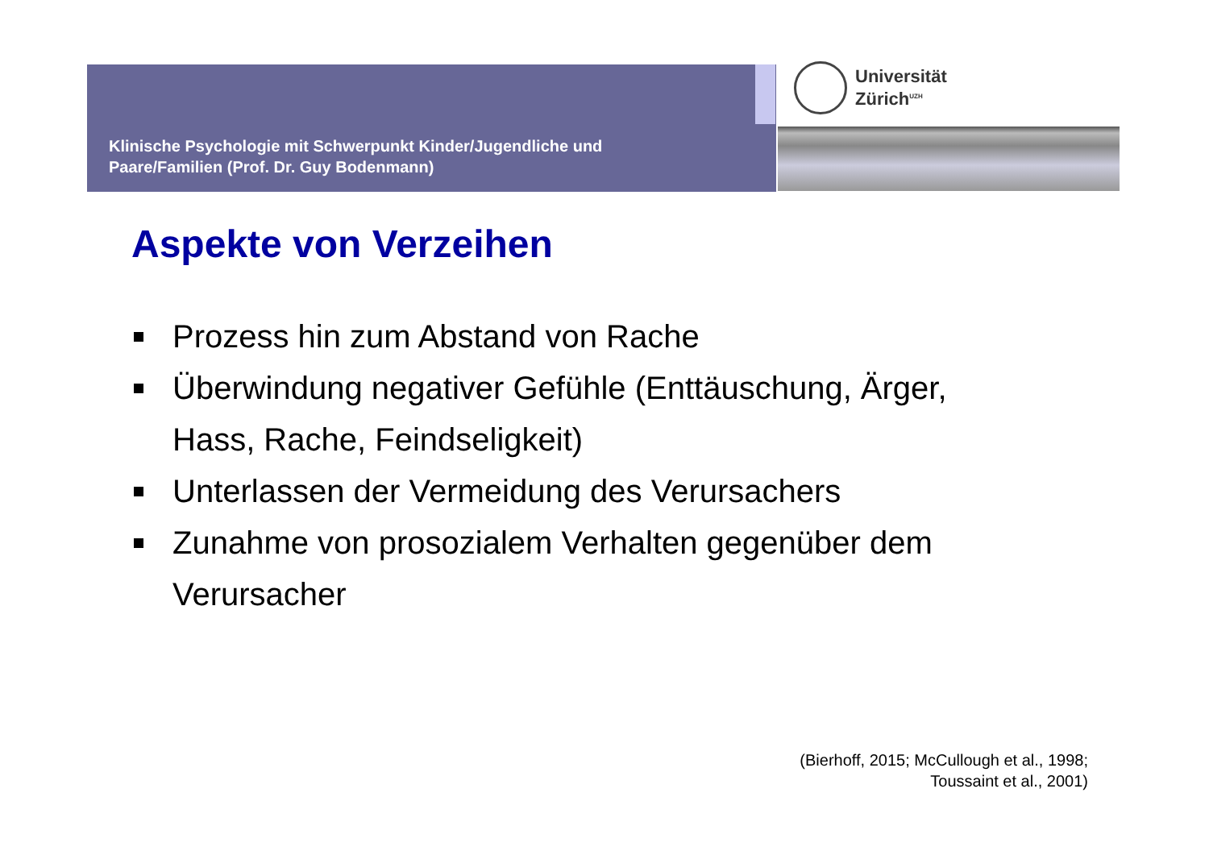Klinische Psychologie mit Schwerpunkt Kinder/Jugendliche und
Paare/Familien (Prof. Dr. Guy Bodenmann)
Universität
Zürich<sup>UZH</sup>
Aspekte von Verzeihen
Prozess hin zum Abstand von Rache
Überwindung negativer Gefühle (Enttäuschung, Ärger, Hass, Rache, Feindseligkeit)
Unterlassen der Vermeidung des Verursachers
Zunahme von prosozialem Verhalten gegenüber dem Verursacher
(Bierhoff, 2015; McCullough et al., 1998;
Toussaint et al., 2001)